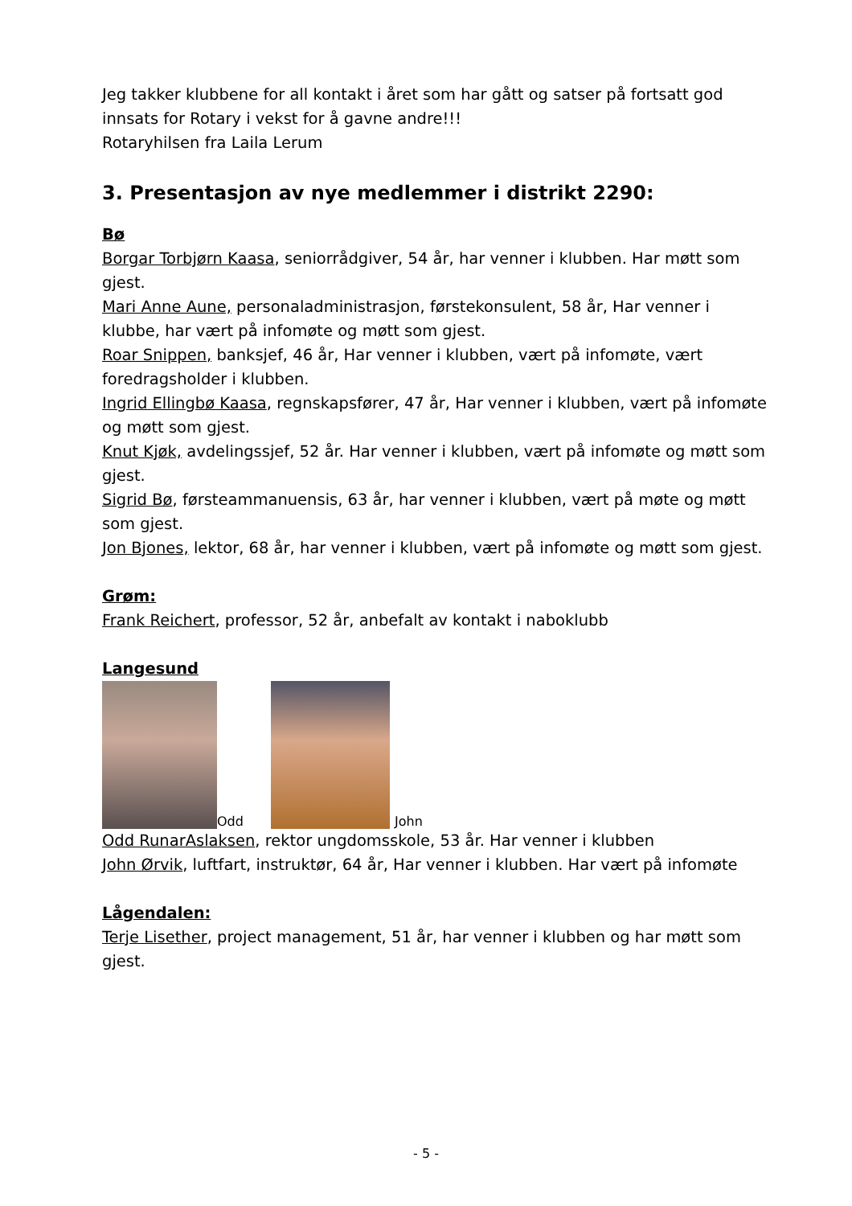Jeg takker klubbene for all kontakt i året som har gått og satser på fortsatt god innsats for Rotary i vekst for å gavne andre!!!
Rotaryhilsen fra Laila Lerum
3. Presentasjon av nye medlemmer i distrikt 2290:
Bø
Borgar Torbjørn Kaasa, seniorrådgiver, 54 år, har venner i klubben. Har møtt som gjest.
Mari Anne Aune, personaladministrasjon, førstekonsulent, 58 år, Har venner i klubbe, har vært på infomøte og møtt som gjest.
Roar Snippen, banksjef, 46 år, Har venner i klubben, vært på infomøte, vært foredragsholder i klubben.
Ingrid Ellingbø Kaasa, regnskapsfører, 47 år, Har venner i klubben, vært på infomøte og møtt som gjest.
Knut Kjøk, avdelingssjef, 52 år. Har venner i klubben, vært på infomøte og møtt som gjest.
Sigrid Bø, førsteammanuensis, 63 år, har venner i klubben, vært på møte og møtt som gjest.
Jon Bjones, lektor, 68 år, har venner i klubben, vært på infomøte og møtt som gjest.
Grøm:
Frank Reichert, professor, 52 år, anbefalt av kontakt i naboklubb
Langesund
Odd
John
Odd RunarAslaksen, rektor ungdomsskole, 53 år. Har venner i klubben
John Ørvik, luftfart, instruktør, 64 år, Har venner i klubben. Har vært på infomøte
Lågendalen:
Terje Lisether, project management, 51 år, har venner i klubben og har møtt som gjest.
- 5 -